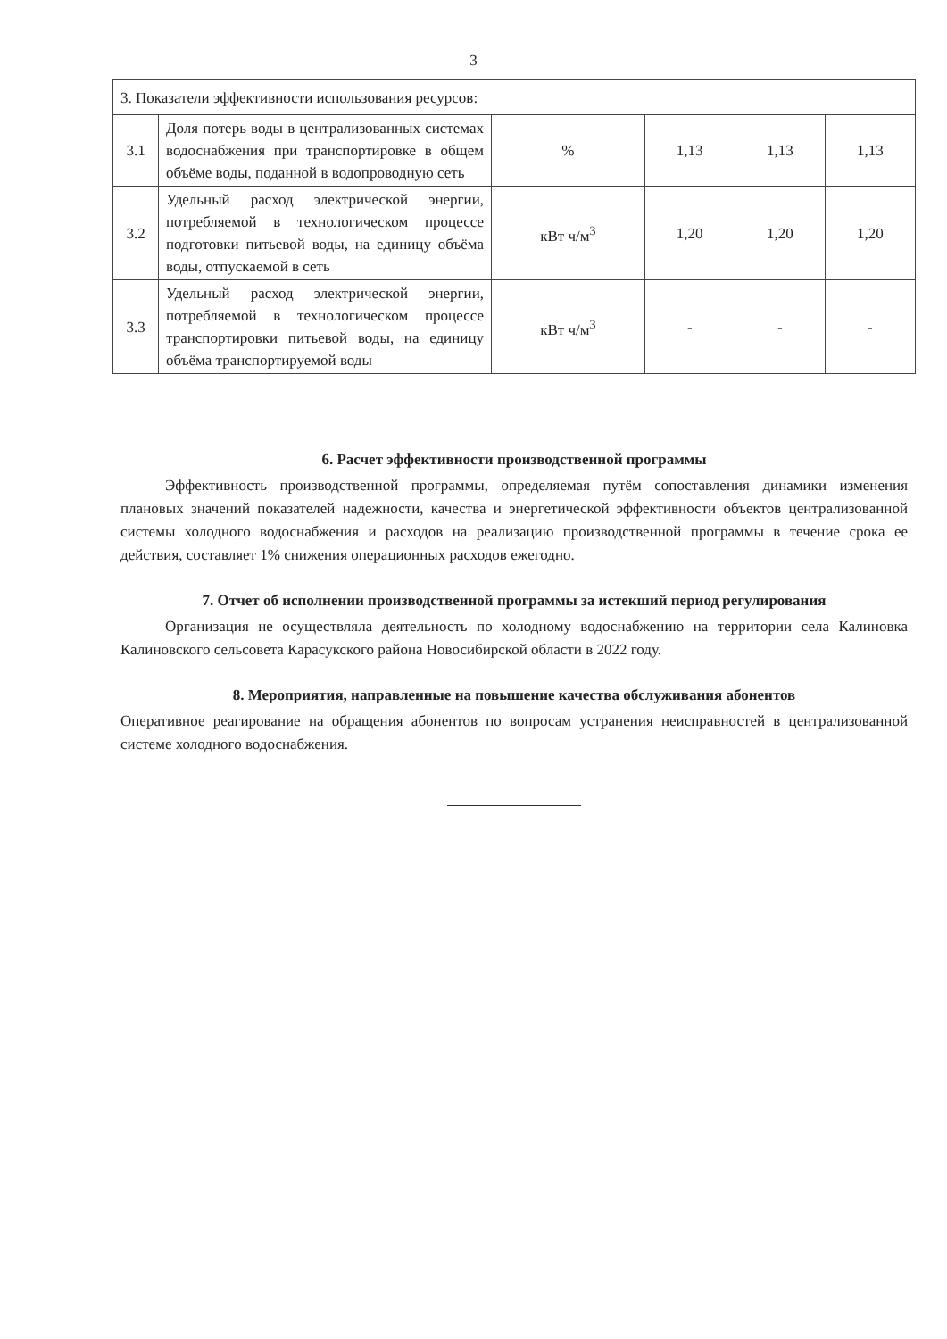3
| 3. Показатели эффективности использования ресурсов: | | | | | |
| 3.1 | Доля потерь воды в централизованных системах водоснабжения при транспортировке в общем объёме воды, поданной в водопроводную сеть | % | 1,13 | 1,13 | 1,13 |
| 3.2 | Удельный расход электрической энергии, потребляемой в технологическом процессе подготовки питьевой воды, на единицу объёма воды, отпускаемой в сеть | кВт ч/м<sup>3</sup> | 1,20 | 1,20 | 1,20 |
| 3.3 | Удельный расход электрической энергии, потребляемой в технологическом процессе транспортировки питьевой воды, на единицу объёма транспортируемой воды | кВт ч/м<sup>3</sup> | - | - | - |
6. Расчет эффективности производственной программы
Эффективность производственной программы, определяемая путём сопоставления динамики изменения плановых значений показателей надежности, качества и энергетической эффективности объектов централизованной системы холодного водоснабжения и расходов на реализацию производственной программы в течение срока ее действия, составляет 1% снижения операционных расходов ежегодно.
7. Отчет об исполнении производственной программы за истекший период регулирования
Организация не осуществляла деятельность по холодному водоснабжению на территории села Калиновка Калиновского сельсовета Карасукского района Новосибирской области в 2022 году.
8. Мероприятия, направленные на повышение качества обслуживания абонентов
Оперативное реагирование на обращения абонентов по вопросам устранения неисправностей в централизованной системе холодного водоснабжения.